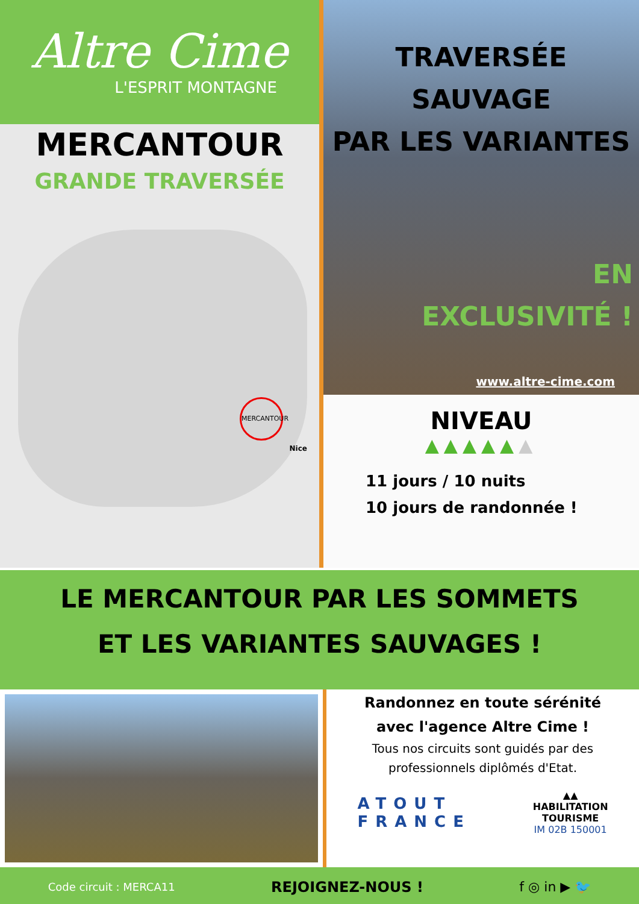Altre Cime
L'ESPRIT MONTAGNE
MERCANTOUR
GRANDE TRAVERSÉE
MERCANTOUR
Nice
TRAVERSÉE SAUVAGE
PAR LES VARIANTES
EN
EXCLUSIVITÉ !
www.altre-cime.com
NIVEAU
▲▲▲▲▲▲
11 jours / 10 nuits
10 jours de randonnée !
LE MERCANTOUR PAR LES SOMMETS
ET LES VARIANTES SAUVAGES !
Randonnez en toute sérénité
avec l'agence Altre Cime !
Tous nos circuits sont guidés par des
professionnels diplômés d'Etat.
ATOUT
FRANCE
▲▲
HABILITATION
TOURISME
IM 02B 150001
Code circuit : MERCA11 REJOIGNEZ-NOUS ! f ◎ in ▶ 🐦